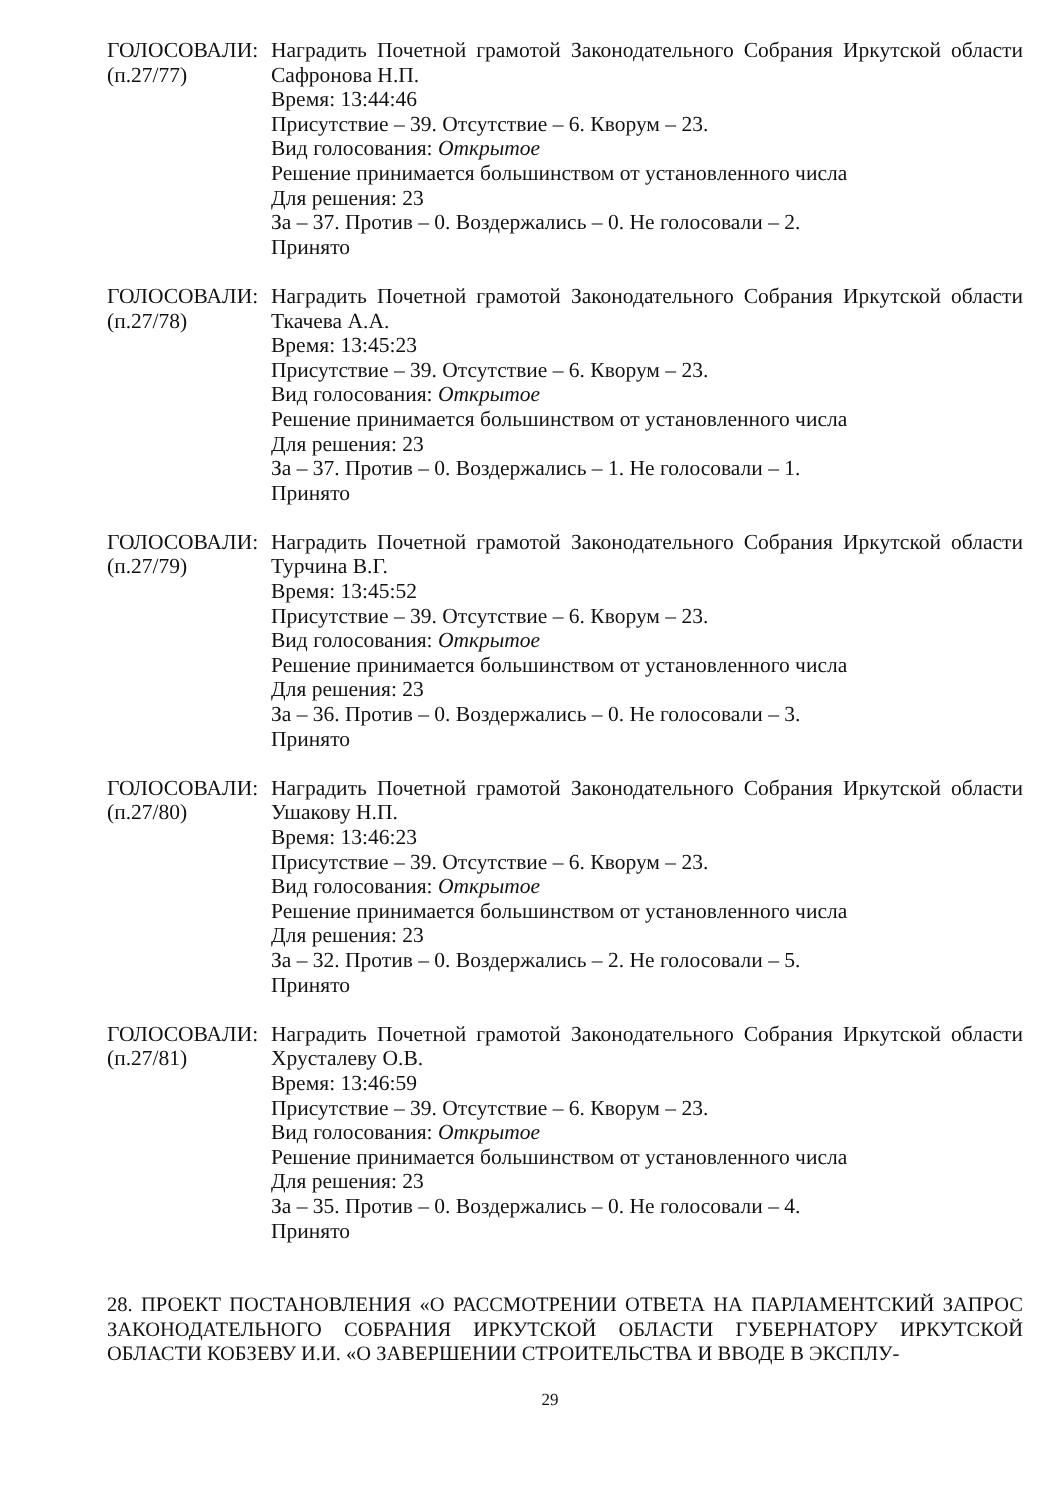ГОЛОСОВАЛИ:
(п.27/77)
Наградить Почетной грамотой Законодательного Собрания Иркутской области Сафронова Н.П.
Время: 13:44:46
Присутствие – 39. Отсутствие – 6. Кворум – 23.
Вид голосования: Открытое
Решение принимается большинством от установленного числа
Для решения: 23
За – 37. Против – 0. Воздержались – 0. Не голосовали – 2.
Принято
ГОЛОСОВАЛИ:
(п.27/78)
Наградить Почетной грамотой Законодательного Собрания Иркутской области Ткачева А.А.
Время: 13:45:23
Присутствие – 39. Отсутствие – 6. Кворум – 23.
Вид голосования: Открытое
Решение принимается большинством от установленного числа
Для решения: 23
За – 37. Против – 0. Воздержались – 1. Не голосовали – 1.
Принято
ГОЛОСОВАЛИ:
(п.27/79)
Наградить Почетной грамотой Законодательного Собрания Иркутской области Турчина В.Г.
Время: 13:45:52
Присутствие – 39. Отсутствие – 6. Кворум – 23.
Вид голосования: Открытое
Решение принимается большинством от установленного числа
Для решения: 23
За – 36. Против – 0. Воздержались – 0. Не голосовали – 3.
Принято
ГОЛОСОВАЛИ:
(п.27/80)
Наградить Почетной грамотой Законодательного Собрания Иркутской области Ушакову Н.П.
Время: 13:46:23
Присутствие – 39. Отсутствие – 6. Кворум – 23.
Вид голосования: Открытое
Решение принимается большинством от установленного числа
Для решения: 23
За – 32. Против – 0. Воздержались – 2. Не голосовали – 5.
Принято
ГОЛОСОВАЛИ:
(п.27/81)
Наградить Почетной грамотой Законодательного Собрания Иркутской области Хрусталеву О.В.
Время: 13:46:59
Присутствие – 39. Отсутствие – 6. Кворум – 23.
Вид голосования: Открытое
Решение принимается большинством от установленного числа
Для решения: 23
За – 35. Против – 0. Воздержались – 0. Не голосовали – 4.
Принято
28. ПРОЕКТ ПОСТАНОВЛЕНИЯ «О РАССМОТРЕНИИ ОТВЕТА НА ПАРЛАМЕНТСКИЙ ЗАПРОС ЗАКОНОДАТЕЛЬНОГО СОБРАНИЯ ИРКУТСКОЙ ОБЛАСТИ ГУБЕРНАТОРУ ИРКУТСКОЙ ОБЛАСТИ КОБЗЕВУ И.И. «О ЗАВЕРШЕНИИ СТРОИТЕЛЬСТВА И ВВОДЕ В ЭКСПЛУ-
29